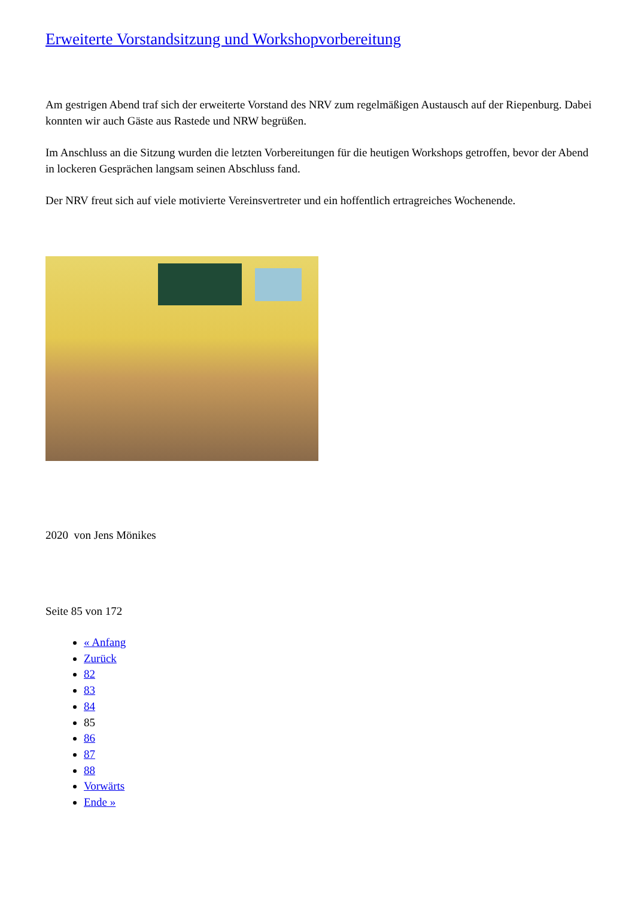Erweiterte Vorstandsitzung und Workshopvorbereitung
Am gestrigen Abend traf sich der erweiterte Vorstand des NRV zum regelmäßigen Austausch auf der Riepenburg. Dabei konnten wir auch Gäste aus Rastede und NRW begrüßen.
Im Anschluss an die Sitzung wurden die letzten Vorbereitungen für die heutigen Workshops getroffen, bevor der Abend in lockeren Gesprächen langsam seinen Abschluss fand.
Der NRV freut sich auf viele motivierte Vereinsvertreter und ein hoffentlich ertragreiches Wochenende.
2020 von Jens Mönikes
Seite 85 von 172
« Anfang
Zurück
82
83
84
85
86
87
88
Vorwärts
Ende »